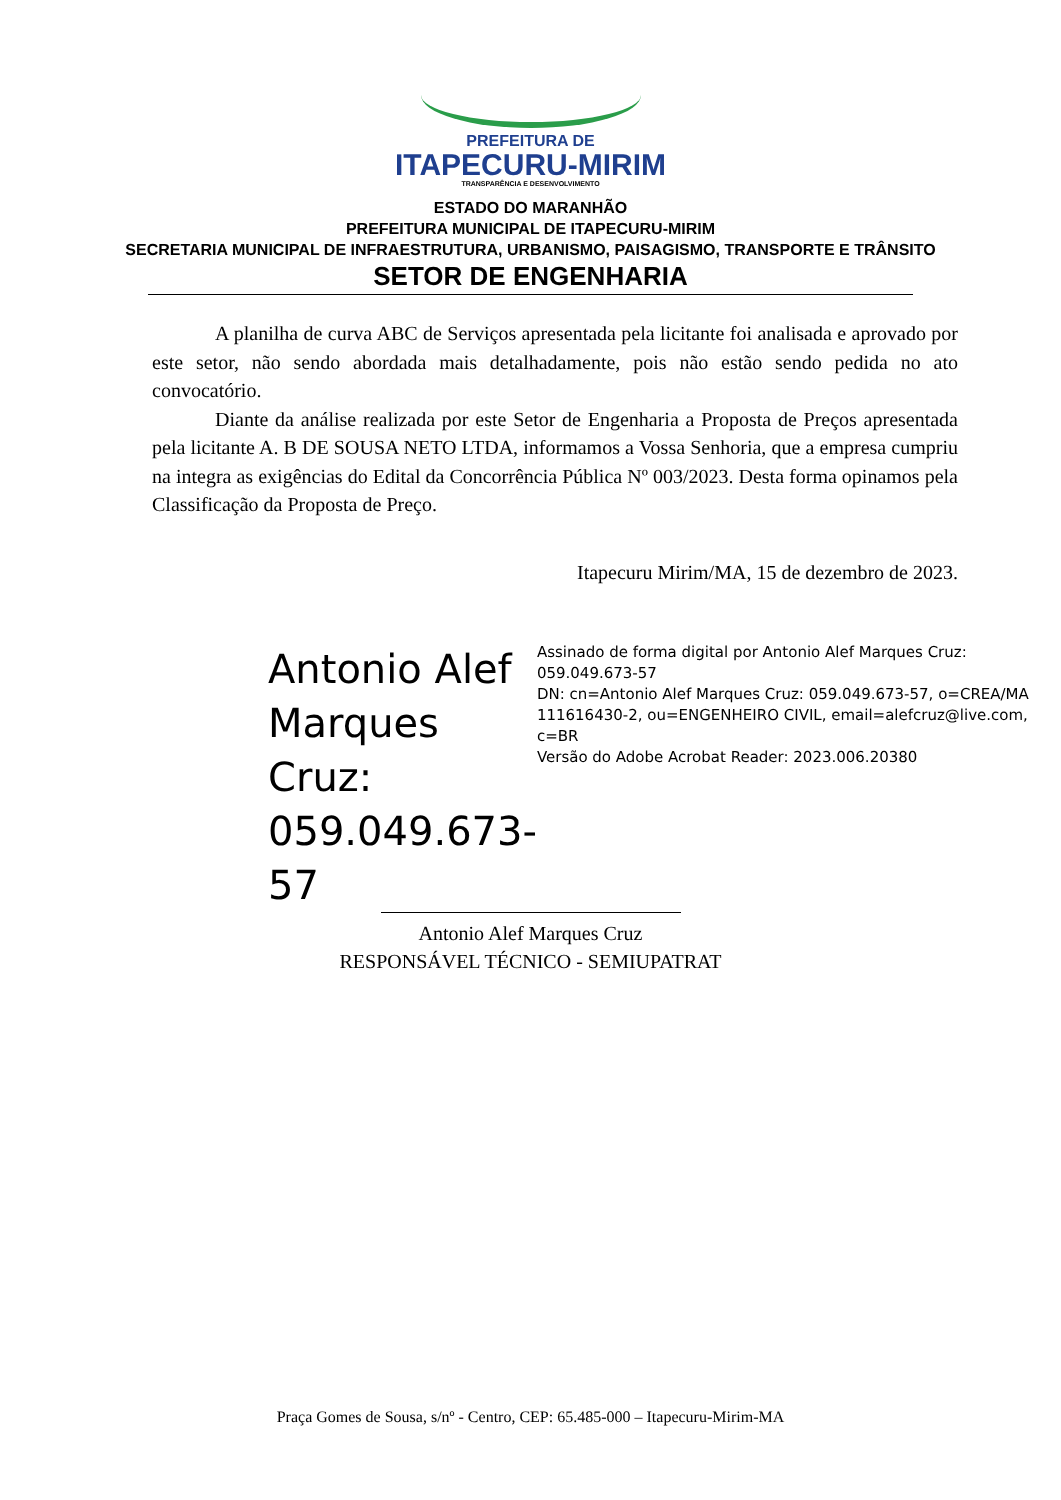PREFEITURA DE
ITAPECURU-MIRIM
TRANSPARÊNCIA E DESENVOLVIMENTO
ESTADO DO MARANHÃO
PREFEITURA MUNICIPAL DE ITAPECURU-MIRIM
SECRETARIA MUNICIPAL DE INFRAESTRUTURA, URBANISMO, PAISAGISMO, TRANSPORTE E TRÂNSITO
SETOR DE ENGENHARIA
A planilha de curva ABC de Serviços apresentada pela licitante foi analisada e aprovado por este setor, não sendo abordada mais detalhadamente, pois não estão sendo pedida no ato convocatório.
Diante da análise realizada por este Setor de Engenharia a Proposta de Preços apresentada pela licitante A. B DE SOUSA NETO LTDA, informamos a Vossa Senhoria, que a empresa cumpriu na integra as exigências do Edital da Concorrência Pública Nº 003/2023. Desta forma opinamos pela Classificação da Proposta de Preço.
Itapecuru Mirim/MA, 15 de dezembro de 2023.
Antonio Alef Marques Cruz: 059.049.673-57
Assinado de forma digital por Antonio Alef Marques Cruz: 059.049.673-57
DN: cn=Antonio Alef Marques Cruz: 059.049.673-57, o=CREA/MA 111616430-2, ou=ENGENHEIRO CIVIL, email=alefcruz@live.com, c=BR
Versão do Adobe Acrobat Reader: 2023.006.20380
Antonio Alef Marques Cruz
RESPONSÁVEL TÉCNICO - SEMIUPATRAT
Praça Gomes de Sousa, s/nº - Centro, CEP: 65.485-000 – Itapecuru-Mirim-MA